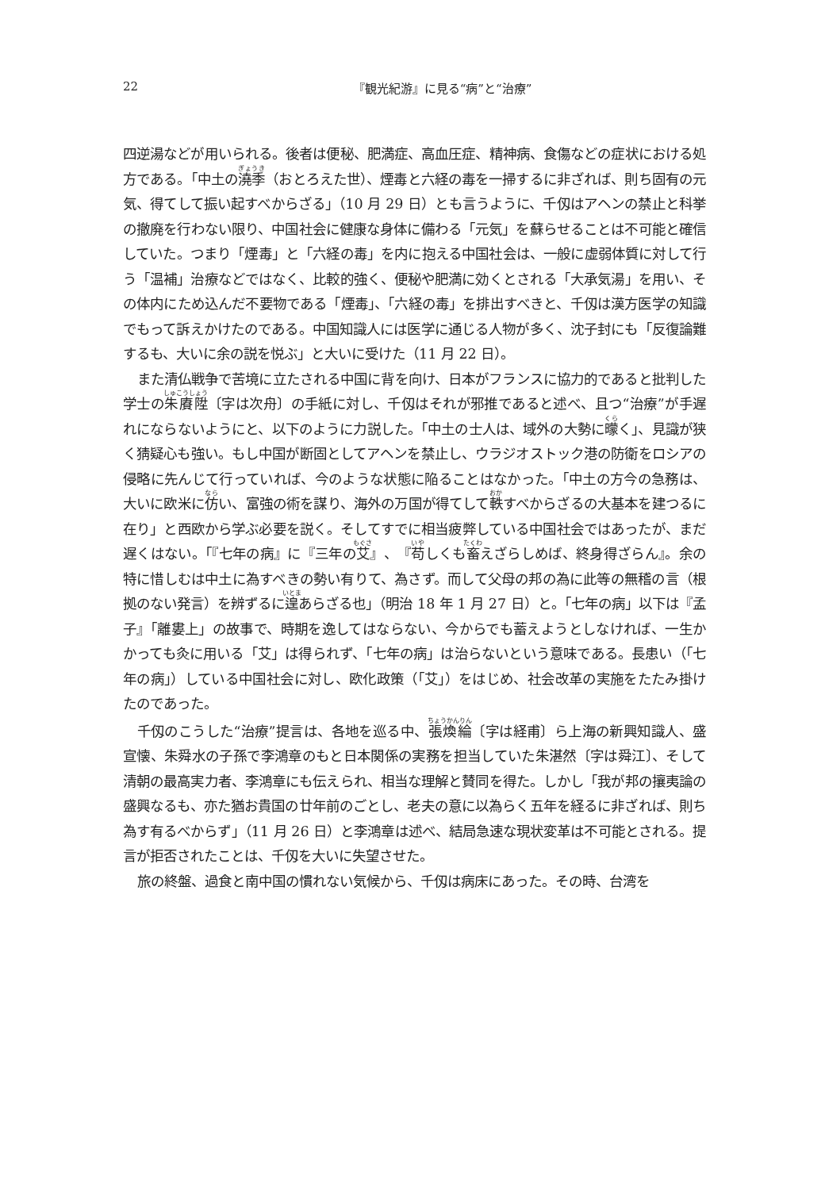22 『観光紀游』に見る“病”と“治療”
四逆湯などが用いられる。後者は便秘、肥満症、高血圧症、精神病、食傷などの症状における処方である。「中土の澆季（おとろえた世）、煙毒と六経の毒を一掃するに非ざれば、則ち固有の元気、得てして振い起すべからざる」（10 月 29 日）とも言うように、千仭はアヘンの禁止と科挙の撤廃を行わない限り、中国社会に健康な身体に備わる「元気」を蘇らせることは不可能と確信していた。つまり「煙毒」と「六経の毒」を内に抱える中国社会は、一般に虚弱体質に対して行う「温補」治療などではなく、比較的強く、便秘や肥満に効くとされる「大承気湯」を用い、その体内にため込んだ不要物である「煙毒」、「六経の毒」を排出すべきと、千仭は漢方医学の知識でもって訴えかけたのである。中国知識人には医学に通じる人物が多く、沈子封にも「反復論難するも、大いに余の説を悦ぶ」と大いに受けた（11 月 22 日）。
また清仏戦争で苦境に立たされる中国に背を向け、日本がフランスに協力的であると批判した学士の朱賡陞〔字は次舟〕の手紙に対し、千仭はそれが邪推であると述べ、且つ“治療”が手遅れにならないようにと、以下のように力説した。「中土の士人は、域外の大勢に曚く」、見識が狭く猜疑心も強い。もし中国が断固としてアヘンを禁止し、ウラジオストック港の防衛をロシアの侵略に先んじて行っていれば、今のような状態に陥ることはなかった。「中土の方今の急務は、大いに欧米に仿い、富強の術を謀り、海外の万国が得てして軼すべからざるの大基本を建つるに在り」と西欧から学ぶ必要を説く。そしてすでに相当疲弊している中国社会ではあったが、まだ遅くはない。「『七年の病』に『三年の艾』、『苟しくも畜えざらしめば、終身得ざらん』。余の特に惜しむは中土に為すべきの勢い有りて、為さず。而して父母の邦の為に此等の無稽の言（根拠のない発言）を辨ずるに遑あらざる也」（明治 18 年 1 月 27 日）と。「七年の病」以下は『孟子』「離婁上」の故事で、時期を逸してはならない、今からでも蓄えようとしなければ、一生かかっても灸に用いる「艾」は得られず、「七年の病」は治らないという意味である。長患い（「七年の病」）している中国社会に対し、欧化政策（「艾」）をはじめ、社会改革の実施をたたみ掛けたのであった。
千仭のこうした“治療”提言は、各地を巡る中、張煥綸〔字は経甫〕ら上海の新興知識人、盛宣懐、朱舜水の子孫で李鴻章のもと日本関係の実務を担当していた朱湛然〔字は舜江〕、そして清朝の最高実力者、李鴻章にも伝えられ、相当な理解と賛同を得た。しかし「我が邦の攘夷論の盛興なるも、亦た猶お貴国の廿年前のごとし、老夫の意に以為らく五年を経るに非ざれば、則ち為す有るべからず」（11 月 26 日）と李鴻章は述べ、結局急速な現状変革は不可能とされる。提言が拒否されたことは、千仭を大いに失望させた。
旅の終盤、過食と南中国の慣れない気候から、千仭は病床にあった。その時、台湾を